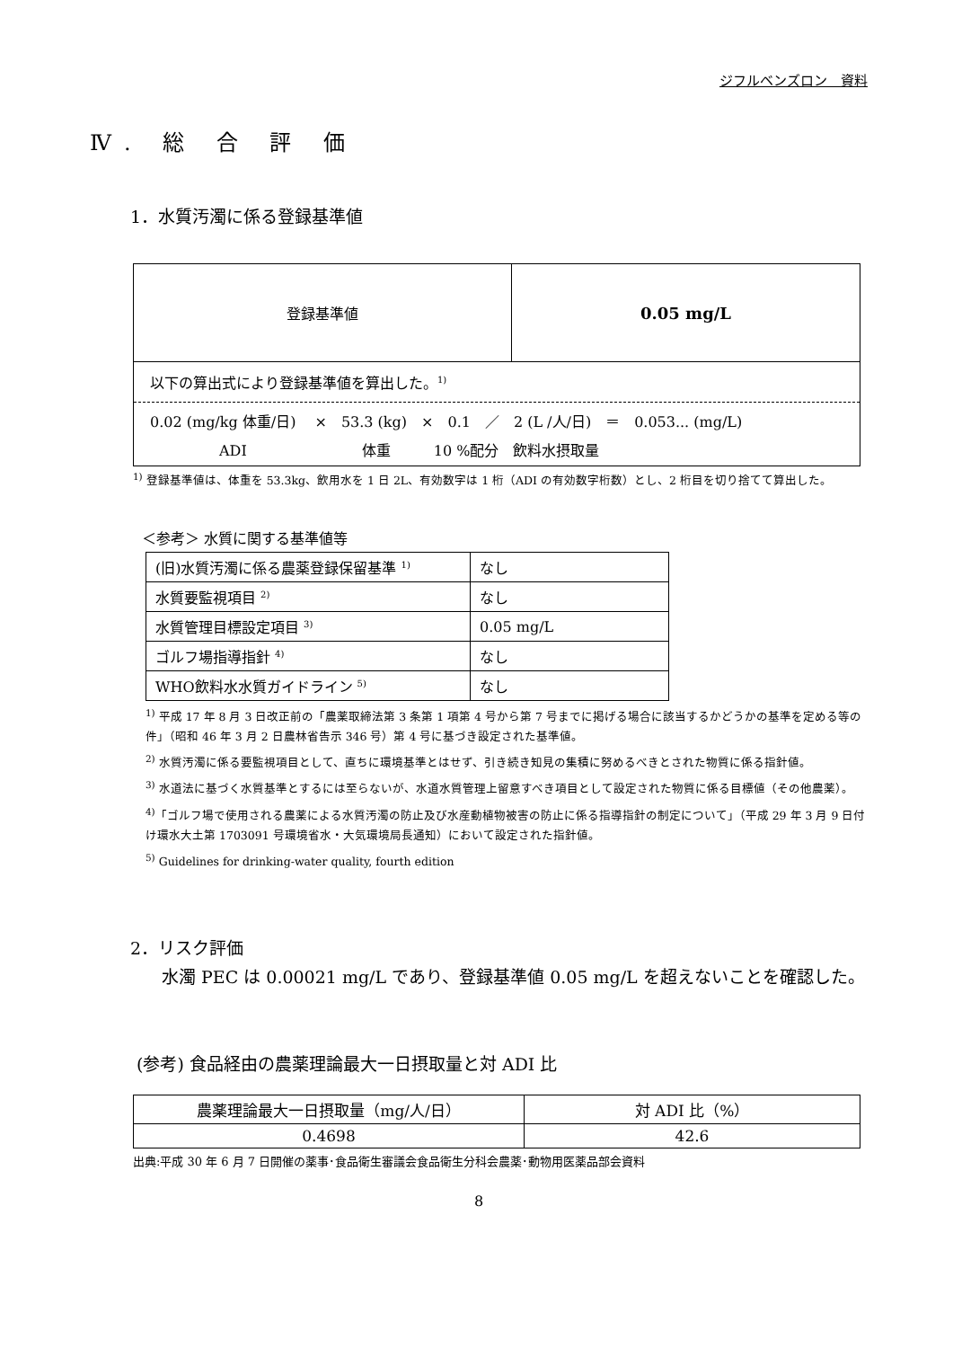ジフルベンズロン　資料
Ⅳ. 総 合 評 価
1．水質汚濁に係る登録基準値
| 登録基準値 | 0.05 mg/L |
| 以下の算出式により登録基準値を算出した。<sup>1)</sup> 0.02 (mg/kg 体重/日) × 53.3 (kg) × 0.1 ／ 2 (L /人/日) ＝ 0.053... (mg/L) ADI 体重 10 %配分 飲料水摂取量 | |
<sup>1)</sup> 登録基準値は、体重を 53.3kg、飲用水を 1 日 2L、有効数字は 1 桁（ADI の有効数字桁数）とし、2 桁目を切り捨てて算出した。
＜参考＞ 水質に関する基準値等
| (旧)水質汚濁に係る農薬登録保留基準 <sup>1)</sup> | なし |
| 水質要監視項目 <sup>2)</sup> | なし |
| 水質管理目標設定項目 <sup>3)</sup> | 0.05 mg/L |
| ゴルフ場指導指針 <sup>4)</sup> | なし |
| WHO飲料水水質ガイドライン <sup>5)</sup> | なし |
<sup>1)</sup> 平成 17 年 8 月 3 日改正前の「農薬取締法第 3 条第 1 項第 4 号から第 7 号までに掲げる場合に該当するかどうかの基準を定める等の件」（昭和 46 年 3 月 2 日農林省告示 346 号）第 4 号に基づき設定された基準値。
<sup>2)</sup> 水質汚濁に係る要監視項目として、直ちに環境基準とはせず、引き続き知見の集積に努めるべきとされた物質に係る指針値。
<sup>3)</sup> 水道法に基づく水質基準とするには至らないが、水道水質管理上留意すべき項目として設定された物質に係る目標値（その他農薬）。
<sup>4)</sup>「ゴルフ場で使用される農薬による水質汚濁の防止及び水産動植物被害の防止に係る指導指針の制定について」（平成 29 年 3 月 9 日付け環水大土第 1703091 号環境省水・大気環境局長通知）において設定された指針値。
<sup>5)</sup> Guidelines for drinking-water quality, fourth edition
2．リスク評価
水濁 PEC は 0.00021 mg/L であり、登録基準値 0.05 mg/L を超えないことを確認した。
(参考) 食品経由の農薬理論最大一日摂取量と対 ADI 比
| 農薬理論最大一日摂取量（mg/人/日） | 対 ADI 比（%） |
| 0.4698 | 42.6 |
出典:平成 30 年 6 月 7 日開催の薬事･食品衛生審議会食品衛生分科会農薬･動物用医薬品部会資料
8